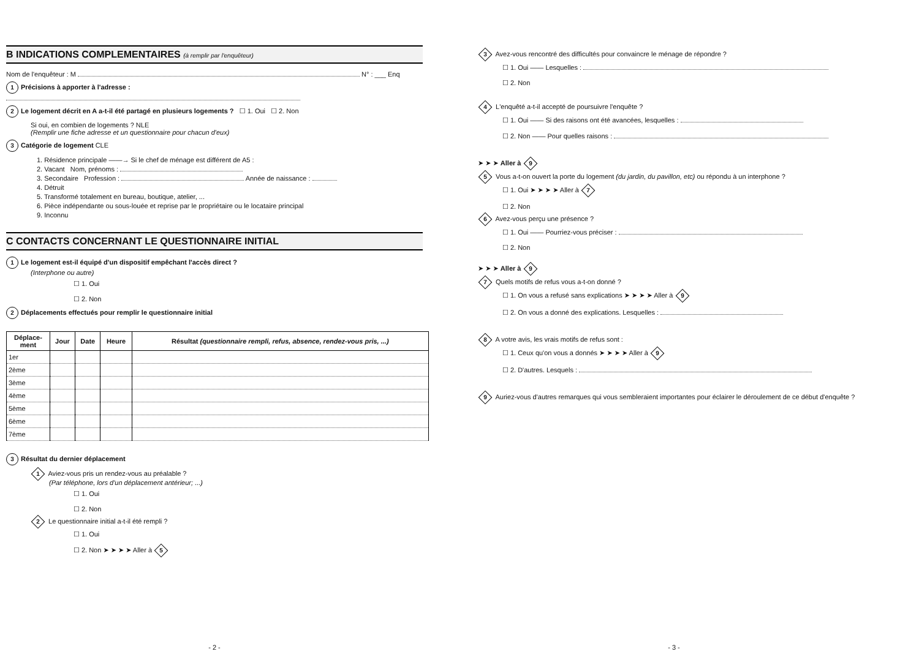B INDICATIONS COMPLEMENTAIRES (à remplir par l'enquêteur)
Nom de l'enquêteur : M N° : ___ Enq
1 Précisions à apporter à l'adresse :
2 Le logement décrit en A a-t-il été partagé en plusieurs logements ? ☐ 1. Oui ☐ 2. Non
Si oui, en combien de logements ? NLE
(Remplir une fiche adresse et un questionnaire pour chacun d'eux)
3 Catégorie de logement CLE
1. Résidence principale ——→ Si le chef de ménage est différent de A5 :
2. Vacant Nom, prénoms :
3. Secondaire Profession : Année de naissance :
4. Détruit
5. Transformé totalement en bureau, boutique, atelier, ...
6. Pièce indépendante ou sous-louée et reprise par le propriétaire ou le locataire principal
9. Inconnu
C CONTACTS CONCERNANT LE QUESTIONNAIRE INITIAL
1 Le logement est-il équipé d'un dispositif empêchant l'accès direct ?
(Interphone ou autre)
☐ 1. Oui
☐ 2. Non
2 Déplacements effectués pour remplir le questionnaire initial
| Déplace- ment | Jour | Date | Heure | Résultat (questionnaire rempli, refus, absence, rendez-vous pris, ...) |
| --- | --- | --- | --- | --- |
| 1er | | | | |
| 2ème | | | | |
| 3ème | | | | |
| 4ème | | | | |
| 5ème | | | | |
| 6ème | | | | |
| 7ème | | | | |
3 Résultat du dernier déplacement
1 Aviez-vous pris un rendez-vous au préalable ?
(Par téléphone, lors d'un déplacement antérieur; ...)
☐ 1. Oui
☐ 2. Non
2 Le questionnaire initial a-t-il été rempli ?
☐ 1. Oui
☐ 2. Non ➤ ➤ ➤ ➤ Aller à 5
- 2 -
3 Avez-vous rencontré des difficultés pour convaincre le ménage de répondre ?
☐ 1. Oui —— Lesquelles :
☐ 2. Non
4 L'enquêté a-t-il accepté de poursuivre l'enquête ?
☐ 1. Oui —— Si des raisons ont été avancées, lesquelles :
☐ 2. Non —— Pour quelles raisons :
➤ ➤ ➤ Aller à 9
5 Vous a-t-on ouvert la porte du logement (du jardin, du pavillon, etc) ou répondu à un interphone ?
☐ 1. Oui ➤ ➤ ➤ ➤ Aller à 7
☐ 2. Non
6 Avez-vous perçu une présence ?
☐ 1. Oui —— Pourriez-vous préciser :
☐ 2. Non
➤ ➤ ➤ Aller à 9
7 Quels motifs de refus vous a-t-on donné ?
☐ 1. On vous a refusé sans explications ➤ ➤ ➤ ➤ Aller à 9
☐ 2. On vous a donné des explications. Lesquelles :
8 A votre avis, les vrais motifs de refus sont :
☐ 1. Ceux qu'on vous a donnés ➤ ➤ ➤ ➤ Aller à 9
☐ 2. D'autres. Lesquels :
9 Auriez-vous d'autres remarques qui vous sembleraient importantes pour éclairer le déroulement de ce début d'enquête ?
- 3 -